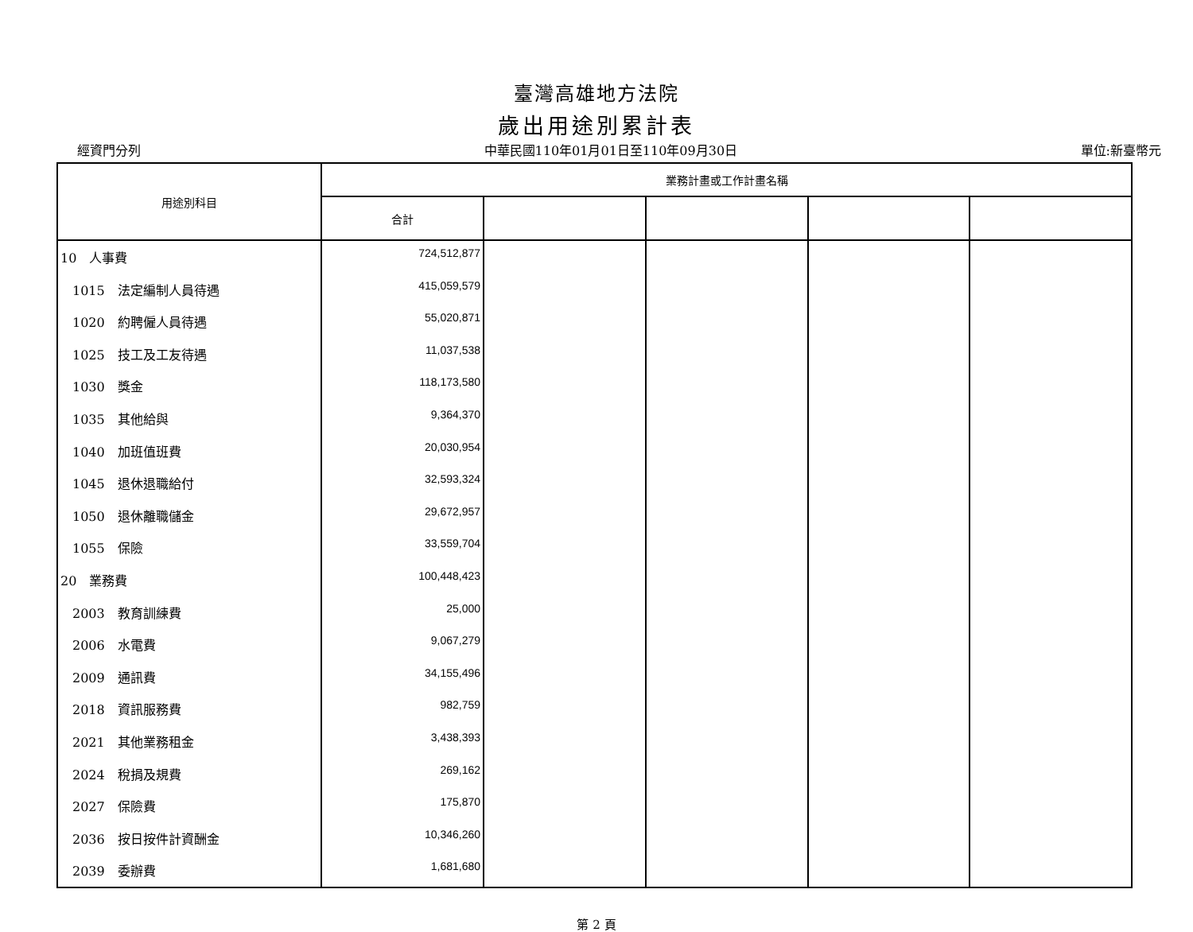臺灣高雄地方法院
歲出用途別累計表
經資門分列 中華民國110年01月01日至110年09月30日 單位:新臺幣元
| 用途別科目 | 業務計畫或工作計畫名稱 | | | | |
| --- | --- | --- | --- | --- | --- |
| | 合計 | | | | |
| 10 人事費 | 724,512,877 | | | | |
| 1015 法定編制人員待遇 | 415,059,579 | | | | |
| 1020 約聘僱人員待遇 | 55,020,871 | | | | |
| 1025 技工及工友待遇 | 11,037,538 | | | | |
| 1030 獎金 | 118,173,580 | | | | |
| 1035 其他給與 | 9,364,370 | | | | |
| 1040 加班值班費 | 20,030,954 | | | | |
| 1045 退休退職給付 | 32,593,324 | | | | |
| 1050 退休離職儲金 | 29,672,957 | | | | |
| 1055 保險 | 33,559,704 | | | | |
| 20 業務費 | 100,448,423 | | | | |
| 2003 教育訓練費 | 25,000 | | | | |
| 2006 水電費 | 9,067,279 | | | | |
| 2009 通訊費 | 34,155,496 | | | | |
| 2018 資訊服務費 | 982,759 | | | | |
| 2021 其他業務租金 | 3,438,393 | | | | |
| 2024 稅捐及規費 | 269,162 | | | | |
| 2027 保險費 | 175,870 | | | | |
| 2036 按日按件計資酬金 | 10,346,260 | | | | |
| 2039 委辦費 | 1,681,680 | | | | |
第 2 頁